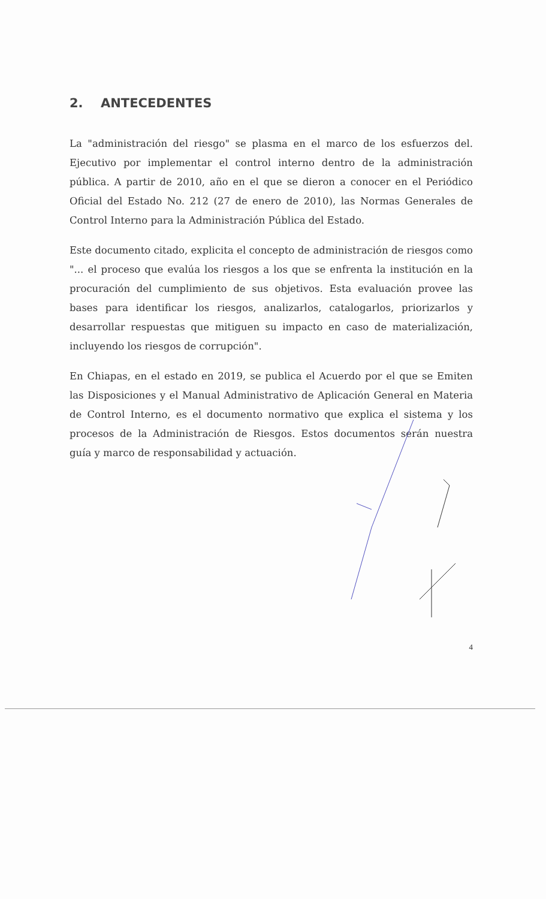2. ANTECEDENTES
La "administración del riesgo" se plasma en el marco de los esfuerzos del. Ejecutivo por implementar el control interno dentro de la administración pública. A partir de 2010, año en el que se dieron a conocer en el Periódico Oficial del Estado No. 212 (27 de enero de 2010), las Normas Generales de Control Interno para la Administración Pública del Estado.
Este documento citado, explicita el concepto de administración de riesgos como "... el proceso que evalúa los riesgos a los que se enfrenta la institución en la procuración del cumplimiento de sus objetivos. Esta evaluación provee las bases para identificar los riesgos, analizarlos, catalogarlos, priorizarlos y desarrollar respuestas que mitiguen su impacto en caso de materialización, incluyendo los riesgos de corrupción".
En Chiapas, en el estado en 2019, se publica el Acuerdo por el que se Emiten las Disposiciones y el Manual Administrativo de Aplicación General en Materia de Control Interno, es el documento normativo que explica el sistema y los procesos de la Administración de Riesgos. Estos documentos serán nuestra guía y marco de responsabilidad y actuación.
4